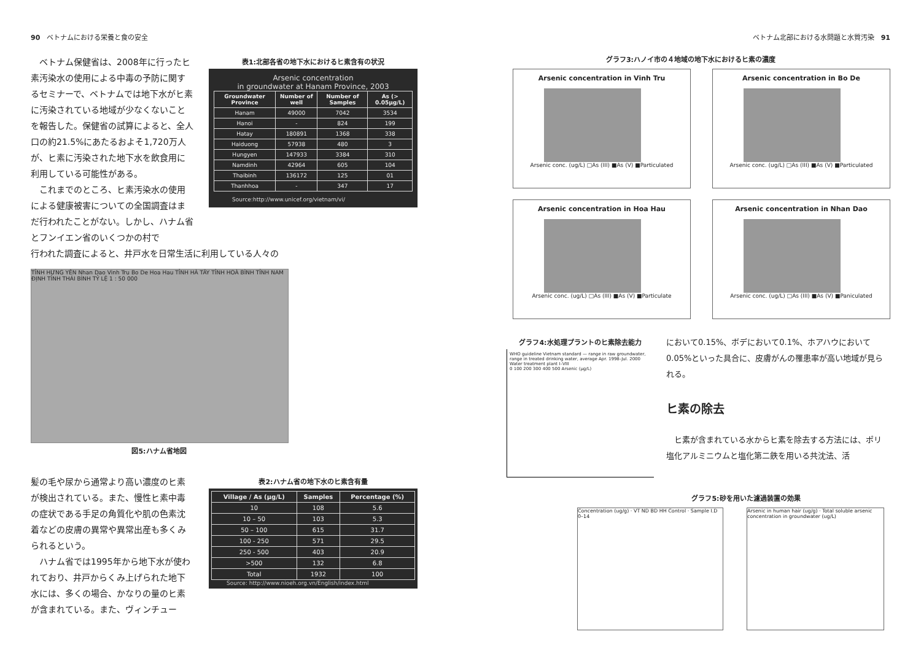90　ベトナムにおける栄養と食の安全
　ベトナム保健省は、2008年に行ったヒ素汚染水の使用による中毒の予防に関するセミナーで、ベトナムでは地下水がヒ素に汚染されている地域が少なくないことを報告した。保健省の試算によると、全人口の約21.5%にあたるおよそ1,720万人が、ヒ素に汚染された地下水を飲食用に利用している可能性がある。
　これまでのところ、ヒ素汚染水の使用による健康被害についての全国調査はまだ行われたことがない。しかし、ハナム省とフンイエン省のいくつかの村で
表1:北部各省の地下水におけるヒ素含有の状況
Arsenic concentration
in groundwater at Hanam Province, 2003
| Groundwater Province | Number of well | Number of Samples | As (> 0.05μg/L) |
| --- | --- | --- | --- |
| Hanam | 49000 | 7042 | 3534 |
| Hanoi | - | 824 | 199 |
| Hatay | 180891 | 1368 | 338 |
| Haiduong | 57938 | 480 | 3 |
| Hungyen | 147933 | 3384 | 310 |
| Namdinh | 42964 | 605 | 104 |
| Thaibinh | 136172 | 125 | 01 |
| Thanhhoa | - | 347 | 17 |
Source:http://www.unicef.org/vietnam/vi/
行われた調査によると、井戸水を日常生活に利用している人々の
TỈNH HƯNG YÊN Nhan Dao Vinh Tru Bo De Hoa Hau TỈNH HÀ TÂY TỈNH HOÀ BÌNH TỈNH NAM ĐỊNH TỈNH THÁI BÌNH TỶ LỆ 1 : 50 000
図5:ハナム省地図
髪の毛や尿から通常より高い濃度のヒ素が検出されている。また、慢性ヒ素中毒の症状である手足の角質化や肌の色素沈着などの皮膚の異常や異常出産も多くみられるという。
　ハナム省では1995年から地下水が使われており、井戸からくみ上げられた地下水には、多くの場合、かなりの量のヒ素が含まれている。また、ヴィンチュー
表2:ハナム省の地下水のヒ素含有量
| Village / As (μg/L) | Samples | Percentage (%) |
| --- | --- | --- |
| 10 | 108 | 5.6 |
| 10 – 50 | 103 | 5.3 |
| 50 – 100 | 615 | 31.7 |
| 100 - 250 | 571 | 29.5 |
| 250 - 500 | 403 | 20.9 |
| >500 | 132 | 6.8 |
| Total | 1932 | 100 |
Source: http://www.nioeh.org.vn/English/index.html
ベトナム北部における水問題と水質汚染　91
グラフ3:ハノイ市の４地域の地下水におけるヒ素の濃度
Arsenic concentration in Vinh Tru
Arsenic conc. (ug/L) □As (III) ■As (V) ■Particulated
Arsenic concentration in Bo De
Arsenic conc. (ug/L) □As (III) ■As (V) ■Particulated
Arsenic concentration in Hoa Hau
Arsenic conc. (ug/L) □As (III) ■As (V) ■Particulate
Arsenic concentration in Nhan Dao
Arsenic conc. (ug/L) □As (III) ■As (V) ■Paniculated
グラフ4:水処理プラントのヒ素除去能力
WHO guideline Vietnam standard — range in raw groundwater, range in treated drinking water, average Apr. 1998–Jul. 2000
Water treatment plant I–VIII
0 100 200 300 400 500 Arsenic (μg/L)
において0.15%、ボデにおいて0.1%、ホアハウにおいて0.05%といった具合に、皮膚がんの罹患率が高い地域が見られる。
ヒ素の除去
　ヒ素が含まれている水からヒ素を除去する方法には、ポリ塩化アルミニウムと塩化第二鉄を用いる共沈法、活
グラフ5:砂を用いた濾過装置の効果
Concentration (ug/g) · VT ND BD HH Control · Sample I.D 0–14
Arsenic in human hair (ug/g) · Total soluble arsenic concentration in groundwater (ug/L)